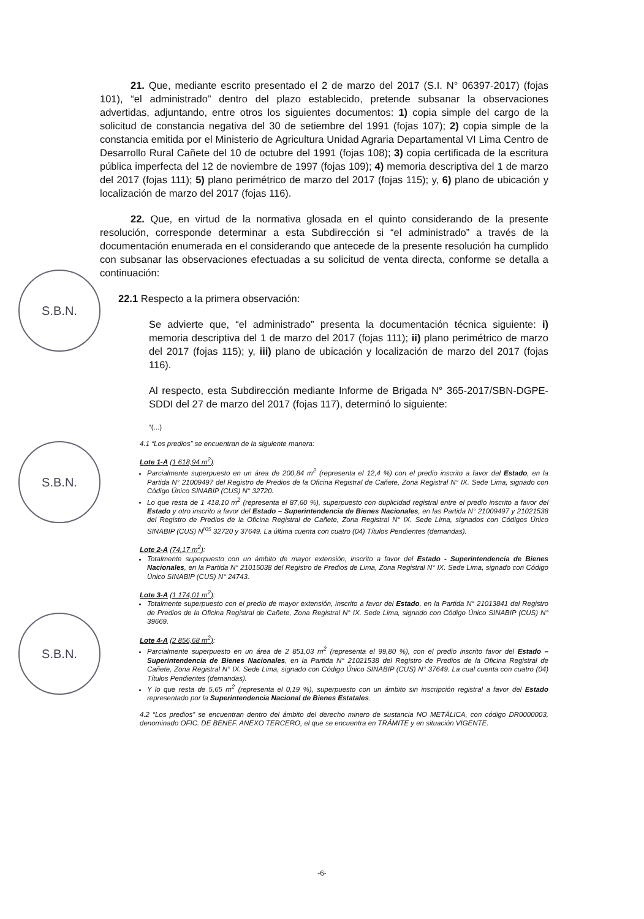S.B.N.
S.B.N.
S.B.N.
21. Que, mediante escrito presentado el 2 de marzo del 2017 (S.I. N° 06397-2017) (fojas 101), “el administrado” dentro del plazo establecido, pretende subsanar la observaciones advertidas, adjuntando, entre otros los siguientes documentos: 1) copia simple del cargo de la solicitud de constancia negativa del 30 de setiembre del 1991 (fojas 107); 2) copia simple de la constancia emitida por el Ministerio de Agricultura Unidad Agraria Departamental VI Lima Centro de Desarrollo Rural Cañete del 10 de octubre del 1991 (fojas 108); 3) copia certificada de la escritura pública imperfecta del 12 de noviembre de 1997 (fojas 109); 4) memoria descriptiva del 1 de marzo del 2017 (fojas 111); 5) plano perimétrico de marzo del 2017 (fojas 115); y, 6) plano de ubicación y localización de marzo del 2017 (fojas 116).
22. Que, en virtud de la normativa glosada en el quinto considerando de la presente resolución, corresponde determinar a esta Subdirección si “el administrado” a través de la documentación enumerada en el considerando que antecede de la presente resolución ha cumplido con subsanar las observaciones efectuadas a su solicitud de venta directa, conforme se detalla a continuación:
22.1 Respecto a la primera observación:
Se advierte que, “el administrado” presenta la documentación técnica siguiente: i) memoria descriptiva del 1 de marzo del 2017 (fojas 111); ii) plano perimétrico de marzo del 2017 (fojas 115); y, iii) plano de ubicación y localización de marzo del 2017 (fojas 116).
Al respecto, esta Subdirección mediante Informe de Brigada N° 365-2017/SBN-DGPE-SDDI del 27 de marzo del 2017 (fojas 117), determinó lo siguiente:
“(...)
4.1 “Los predios” se encuentran de la siguiente manera:
Lote 1-A (1 618,94 m<sup>2</sup>):
Parcialmente superpuesto en un área de 200,84 m<sup>2</sup> (representa el 12,4 %) con el predio inscrito a favor del Estado, en la Partida N° 21009497 del Registro de Predios de la Oficina Registral de Cañete, Zona Registral N° IX. Sede Lima, signado con Código Único SINABIP (CUS) N° 32720.
Lo que resta de 1 418,10 m<sup>2</sup> (representa el 87,60 %), superpuesto con duplicidad registral entre el predio inscrito a favor del Estado y otro inscrito a favor del Estado – Superintendencia de Bienes Nacionales, en las Partida N° 21009497 y 21021538 del Registro de Predios de la Oficina Registral de Cañete, Zona Registral N° IX. Sede Lima, signados con Códigos Único SINABIP (CUS) N<sup>ros</sup> 32720 y 37649. La última cuenta con cuatro (04) Títulos Pendientes (demandas).
Lote 2-A (74,17 m<sup>2</sup>):
Totalmente superpuesto con un ámbito de mayor extensión, inscrito a favor del Estado - Superintendencia de Bienes Nacionales, en la Partida N° 21015038 del Registro de Predios de Lima, Zona Registral N° IX. Sede Lima, signado con Código Único SINABIP (CUS) N° 24743.
Lote 3-A (1 174,01 m<sup>2</sup>):
Totalmente superpuesto con el predio de mayor extensión, inscrito a favor del Estado, en la Partida N° 21013841 del Registro de Predios de la Oficina Registral de Cañete, Zona Registral N° IX. Sede Lima, signado con Código Único SINABIP (CUS) N° 39669.
Lote 4-A (2 856,68 m<sup>2</sup>):
Parcialmente superpuesto en un área de 2 851,03 m<sup>2</sup> (representa el 99,80 %), con el predio inscrito favor del Estado – Superintendencia de Bienes Nacionales, en la Partida N° 21021538 del Registro de Predios de la Oficina Registral de Cañete, Zona Registral N° IX. Sede Lima, signado con Código Único SINABIP (CUS) N° 37649. La cual cuenta con cuatro (04) Títulos Pendientes (demandas).
Y lo que resta de 5,65 m<sup>2</sup> (representa el 0,19 %), superpuesto con un ámbito sin inscripción registral a favor del Estado representado por la Superintendencia Nacional de Bienes Estatales.
4.2 “Los predios” se encuentran dentro del ámbito del derecho minero de sustancia NO METÁLICA, con código DR0000003, denominado OFIC. DE BENEF. ANEXO TERCERO, el que se encuentra en TRÁMITE y en situación VIGENTE.
-6-